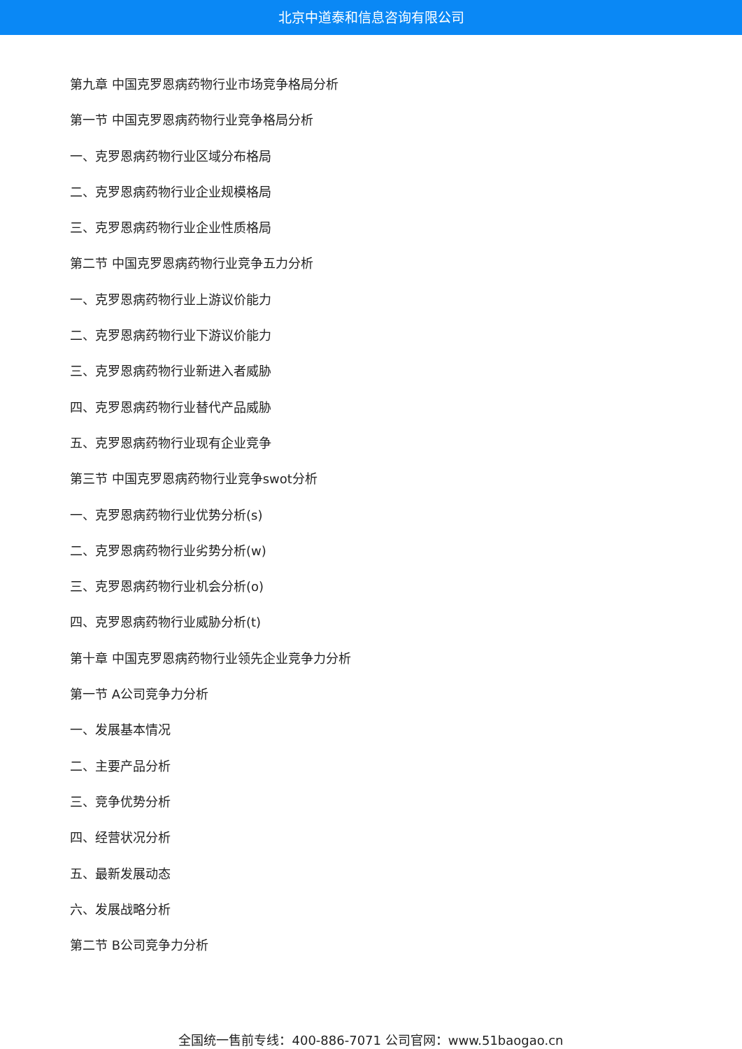北京中道泰和信息咨询有限公司
第九章 中国克罗恩病药物行业市场竞争格局分析
第一节 中国克罗恩病药物行业竞争格局分析
一、克罗恩病药物行业区域分布格局
二、克罗恩病药物行业企业规模格局
三、克罗恩病药物行业企业性质格局
第二节 中国克罗恩病药物行业竞争五力分析
一、克罗恩病药物行业上游议价能力
二、克罗恩病药物行业下游议价能力
三、克罗恩病药物行业新进入者威胁
四、克罗恩病药物行业替代产品威胁
五、克罗恩病药物行业现有企业竞争
第三节 中国克罗恩病药物行业竞争swot分析
一、克罗恩病药物行业优势分析(s)
二、克罗恩病药物行业劣势分析(w)
三、克罗恩病药物行业机会分析(o)
四、克罗恩病药物行业威胁分析(t)
第十章 中国克罗恩病药物行业领先企业竞争力分析
第一节 A公司竞争力分析
一、发展基本情况
二、主要产品分析
三、竞争优势分析
四、经营状况分析
五、最新发展动态
六、发展战略分析
第二节 B公司竞争力分析
全国统一售前专线：400-886-7071 公司官网：www.51baogao.cn